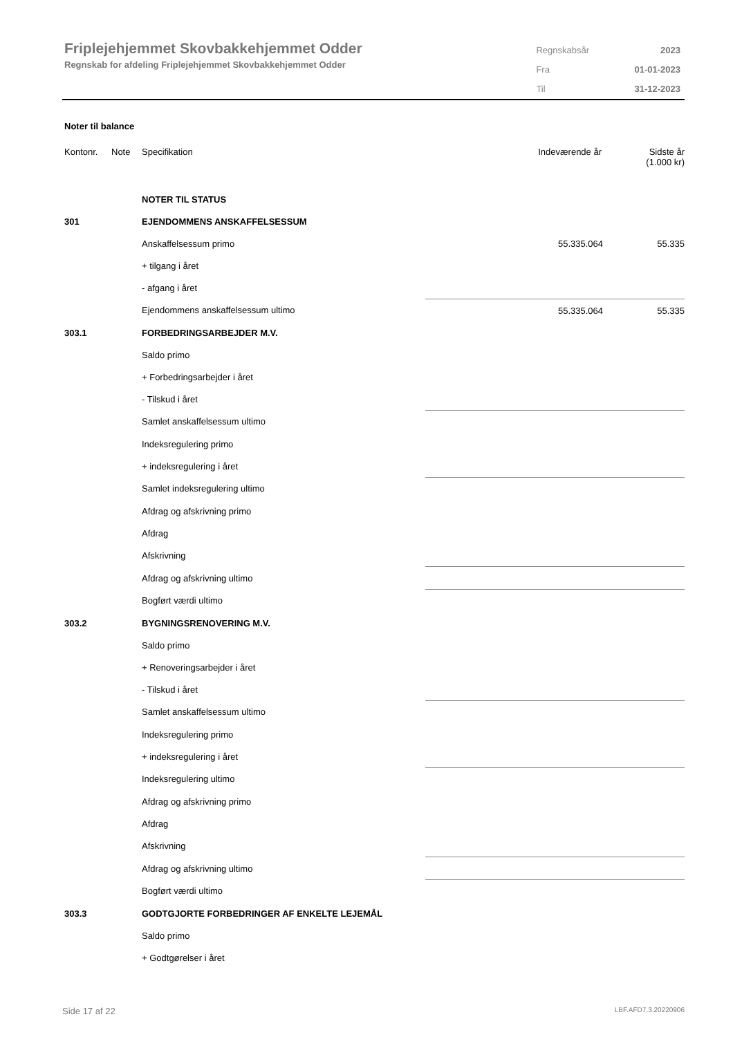Friplejehjemmet Skovbakkehjemmet Odder
Regnskab for afdeling Friplejehjemmet Skovbakkehjemmet Odder
| Regnskabsår | 2023 |
| Fra | 01-01-2023 |
| Til | 31-12-2023 |
Noter til balance
| Kontonr. | Note | Specifikation | Indeværende år | Sidste år (1.000 kr) |
| --- | --- | --- | --- | --- |
| | | NOTER TIL STATUS | | |
| 301 | | EJENDOMMENS ANSKAFFELSESSUM | | |
| | | Anskaffelsessum primo | 55.335.064 | 55.335 |
| | | + tilgang i året | | |
| | | - afgang i året | | |
| | | Ejendommens anskaffelsessum ultimo | 55.335.064 | 55.335 |
| 303.1 | | FORBEDRINGSARBEJDER M.V. | | |
| | | Saldo primo | | |
| | | + Forbedringsarbejder i året | | |
| | | - Tilskud i året | | |
| | | Samlet anskaffelsessum ultimo | | |
| | | Indeksregulering primo | | |
| | | + indeksregulering i året | | |
| | | Samlet indeksregulering ultimo | | |
| | | Afdrag og afskrivning primo | | |
| | | Afdrag | | |
| | | Afskrivning | | |
| | | Afdrag og afskrivning ultimo | | |
| | | Bogført værdi ultimo | | |
| 303.2 | | BYGNINGSRENOVERING M.V. | | |
| | | Saldo primo | | |
| | | + Renoveringsarbejder i året | | |
| | | - Tilskud i året | | |
| | | Samlet anskaffelsessum ultimo | | |
| | | Indeksregulering primo | | |
| | | + indeksregulering i året | | |
| | | Indeksregulering ultimo | | |
| | | Afdrag og afskrivning primo | | |
| | | Afdrag | | |
| | | Afskrivning | | |
| | | Afdrag og afskrivning ultimo | | |
| | | Bogført værdi ultimo | | |
| 303.3 | | GODTGJORTE FORBEDRINGER AF ENKELTE LEJEMÅL | | |
| | | Saldo primo | | |
| | | + Godtgørelser i året | | |
Side 17 af 22 LBF.AFD7.3.20220906